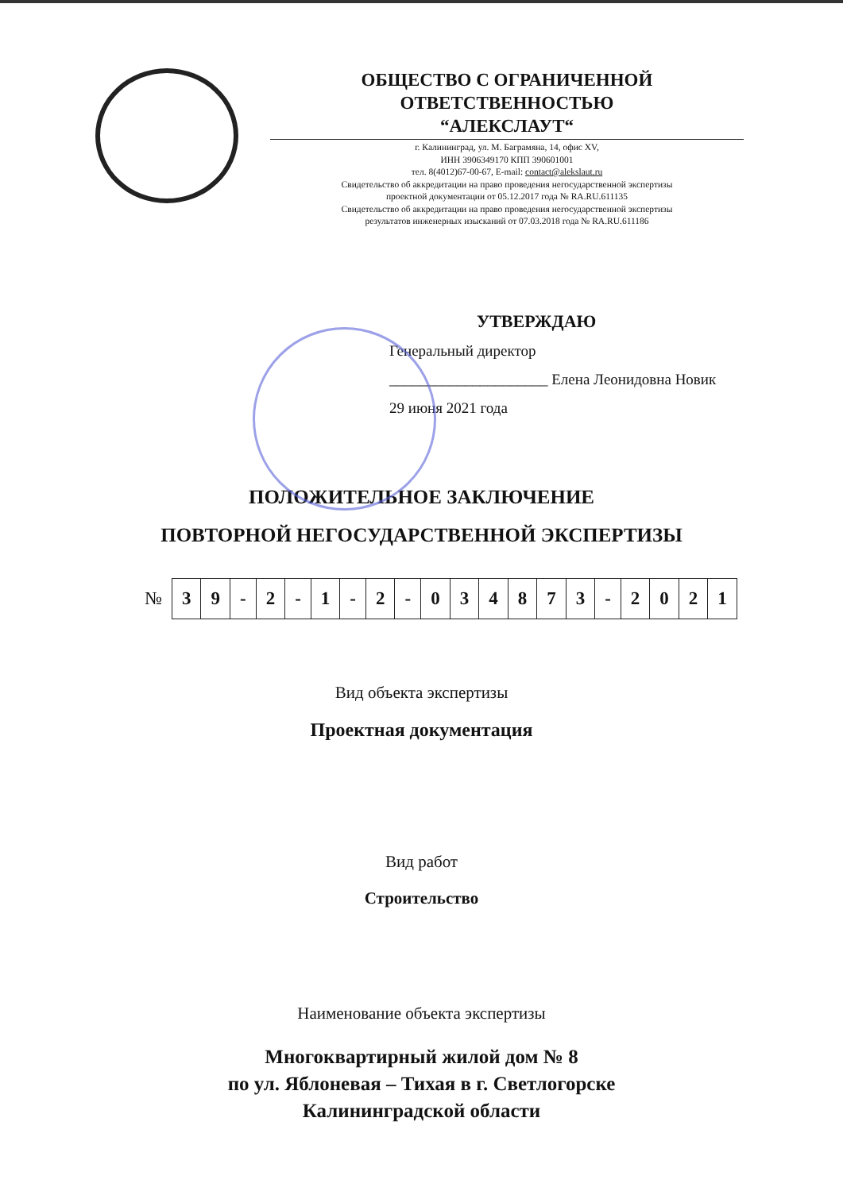ОБЩЕСТВО С ОГРАНИЧЕННОЙ
ОТВЕТСТВЕННОСТЬЮ
“АЛЕКСЛАУТ“
г. Калининград, ул. М. Баграмяна, 14, офис XV,
ИНН 3906349170 КПП 390601001
тел. 8(4012)67-00-67, E-mail: contact@alekslaut.ru
Свидетельство об аккредитации на право проведения негосударственной экспертизы
проектной документации от 05.12.2017 года № RA.RU.611135
Свидетельство об аккредитации на право проведения негосударственной экспертизы
результатов инженерных изысканий от 07.03.2018 года № RA.RU.611186
УТВЕРЖДАЮ
Генеральный директор
_____________________ Елена Леонидовна Новик
29 июня 2021 года
ПОЛОЖИТЕЛЬНОЕ ЗАКЛЮЧЕНИЕ
ПОВТОРНОЙ НЕГОСУДАРСТВЕННОЙ ЭКСПЕРТИЗЫ
| № | 3 | 9 | - | 2 | - | 1 | - | 2 | - | 0 | 3 | 4 | 8 | 7 | 3 | - | 2 | 0 | 2 | 1 |
Вид объекта экспертизы
Проектная документация
Вид работ
Строительство
Наименование объекта экспертизы
Многоквартирный жилой дом № 8
по ул. Яблоневая – Тихая в г. Светлогорске
Калининградской области